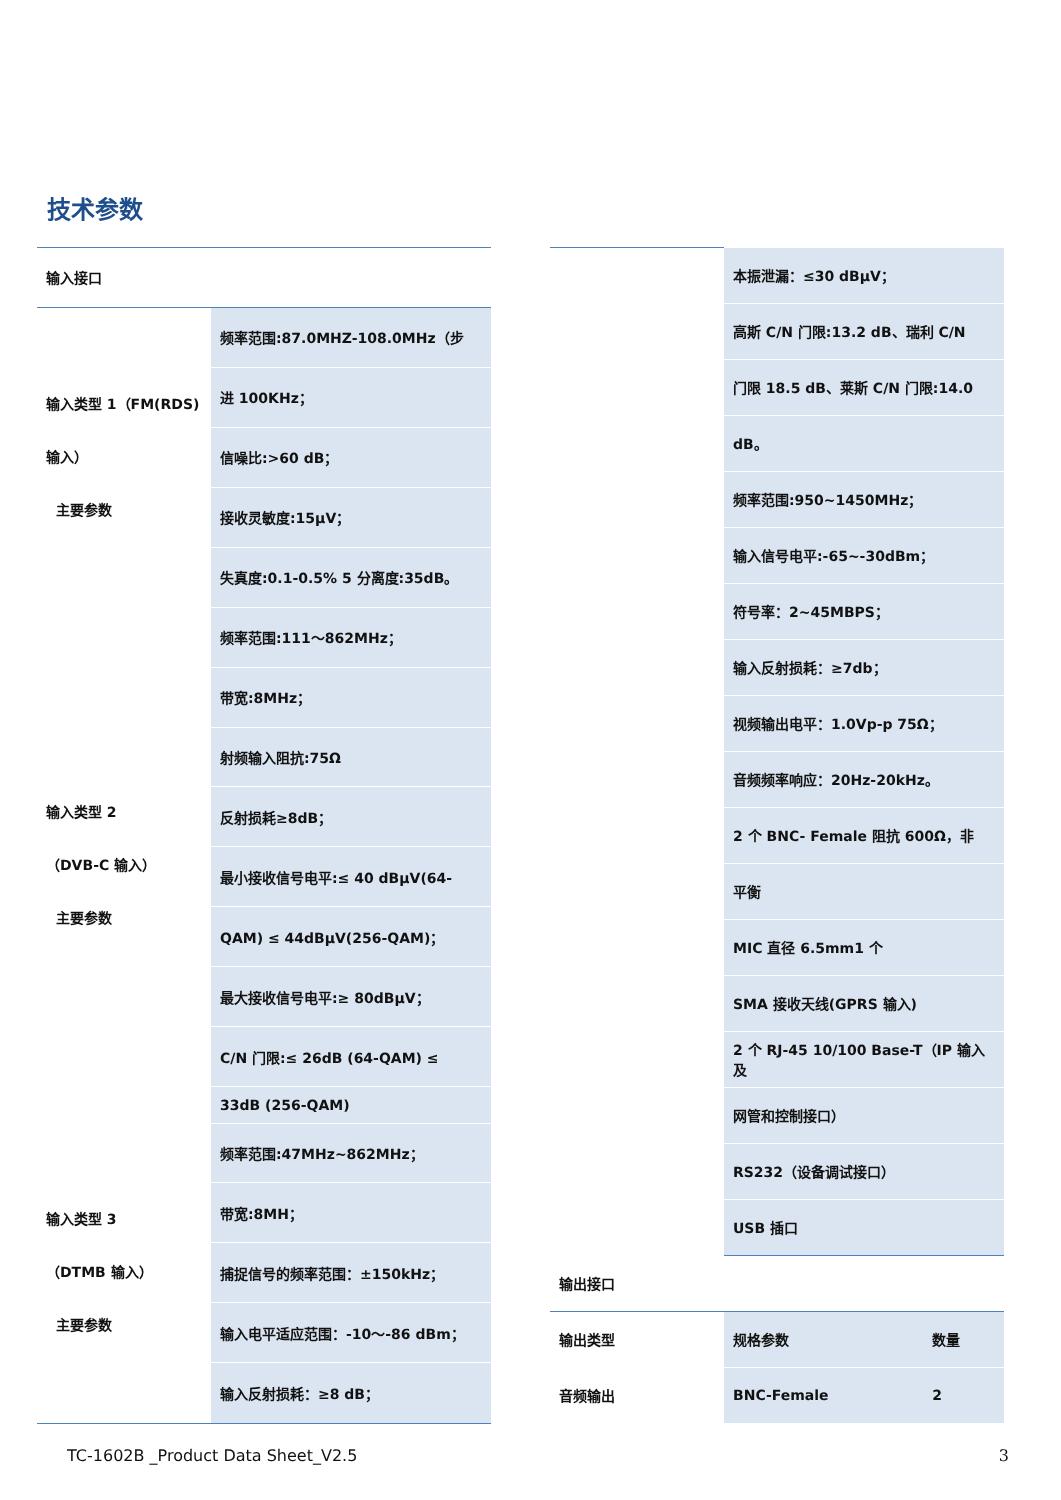技术参数
| 输入接口 | |
| 输入类型 1（FM(RDS) 输入） 主要参数 | 频率范围:87.0MHZ-108.0MHz（步 |
| | 进 100KHz； |
| | 信噪比:>60 dB； |
| | 接收灵敏度:15μV； |
| | 失真度:0.1-0.5% 5 分离度:35dB。 |
| 输入类型 2 （DVB-C 输入） 主要参数 | 频率范围:111～862MHz； |
| | 带宽:8MHz； |
| | 射频输入阻抗:75Ω |
| | 反射损耗≥8dB； |
| | 最小接收信号电平:≤ 40 dBμV(64- |
| | QAM) ≤ 44dBμV(256-QAM)； |
| | 最大接收信号电平:≥ 80dBμV； |
| | C/N 门限:≤ 26dB (64-QAM) ≤ |
| | 33dB (256-QAM) |
| 输入类型 3 （DTMB 输入） 主要参数 | 频率范围:47MHz~862MHz； |
| | 带宽:8MH； |
| | 捕捉信号的频率范围：±150kHz； |
| | 输入电平适应范围：-10～-86 dBm； |
| | 输入反射损耗：≥8 dB； |
| | 本振泄漏：≤30 dBμV； | |
| | 高斯 C/N 门限:13.2 dB、瑞利 C/N | |
| | 门限 18.5 dB、莱斯 C/N 门限:14.0 | |
| | dB。 | |
| | 频率范围:950~1450MHz； | |
| | 输入信号电平:-65~-30dBm； | |
| | 符号率：2~45MBPS； | |
| | 输入反射损耗：≥7db； | |
| | 视频输出电平：1.0Vp-p 75Ω； | |
| | 音频频率响应：20Hz-20kHz。 | |
| | 2 个 BNC- Female 阻抗 600Ω，非 | |
| | 平衡 | |
| | MIC 直径 6.5mm1 个 | |
| | SMA 接收天线(GPRS 输入) | |
| | 2 个 RJ-45 10/100 Base-T（IP 输入及 | |
| | 网管和控制接口） | |
| | RS232（设备调试接口） | |
| | USB 插口 | |
| 输出接口 | | |
| 输出类型 | 规格参数 | 数量 |
| 音频输出 | BNC-Female | 2 |
TC-1602B _Product Data Sheet_V2.5
3